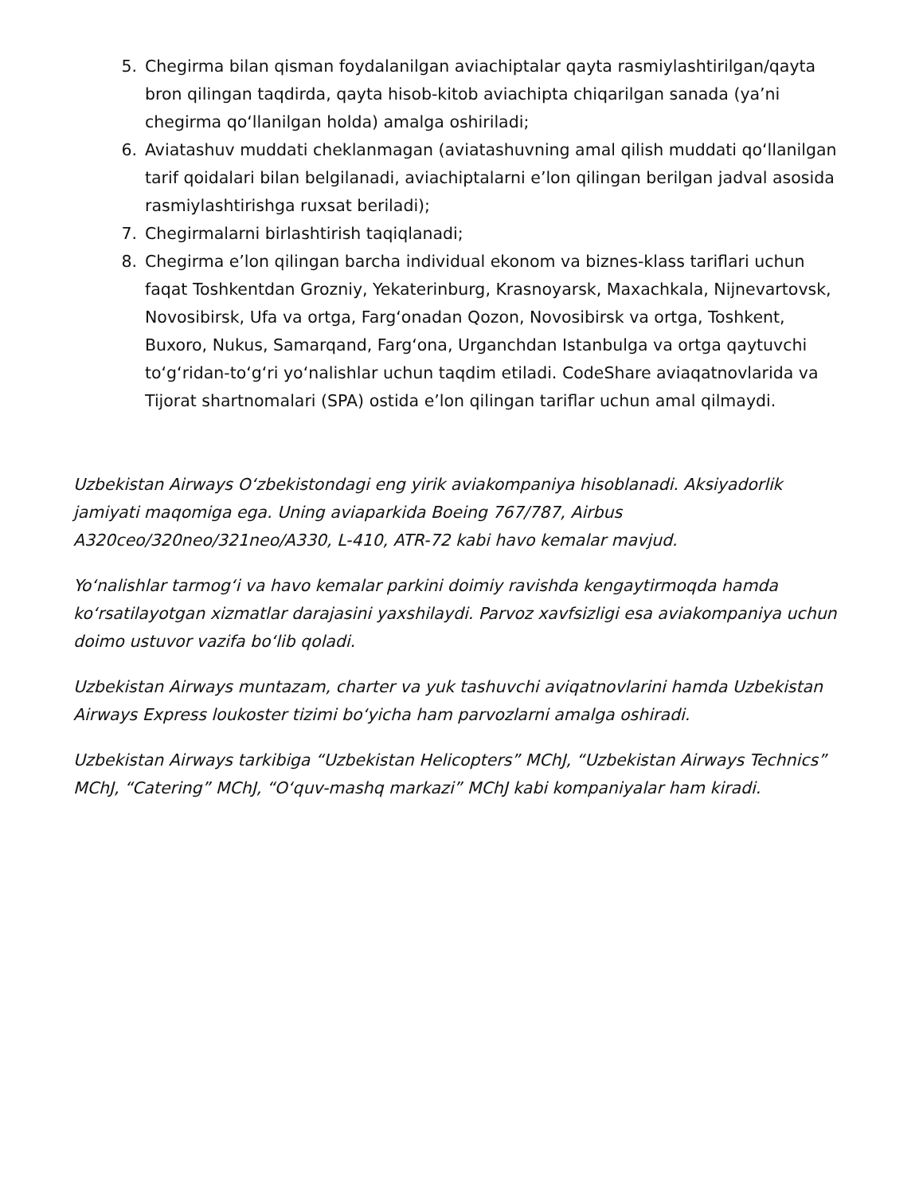5. Chegirma bilan qisman foydalanilgan aviachiptalar qayta rasmiylashtirilgan/qayta bron qilingan taqdirda, qayta hisob-kitob aviachipta chiqarilgan sanada (ya’ni chegirma qoʻllanilgan holda) amalga oshiriladi;
6. Aviatashuv muddati cheklanmagan (aviatashuvning amal qilish muddati qoʻllanilgan tarif qoidalari bilan belgilanadi, aviachiptalarni e’lon qilingan berilgan jadval asosida rasmiylashtirishga ruxsat beriladi);
7. Chegirmalarni birlashtirish taqiqlanadi;
8. Chegirma e’lon qilingan barcha individual ekonom va biznes-klass tariflari uchun faqat Toshkentdan Grozniy, Yekaterinburg, Krasnoyarsk, Maxachkala, Nijnevartovsk, Novosibirsk, Ufa va ortga, Fargʻonadan Qozon, Novosibirsk va ortga, Toshkent, Buxoro, Nukus, Samarqand, Fargʻona, Urganchdan Istanbulga va ortga qaytuvchi toʻgʻridan-toʻgʻri yoʻnalishlar uchun taqdim etiladi. CodeShare aviaqatnovlarida va Tijorat shartnomalari (SPA) ostida e’lon qilingan tariflar uchun amal qilmaydi.
Uzbekistan Airways Oʻzbekistondagi eng yirik aviakompaniya hisoblanadi. Aksiyadorlik jamiyati maqomiga ega. Uning aviaparkida Boeing 767/787, Airbus A320ceo/320neo/321neo/A330, L-410, ATR-72 kabi havo kemalar mavjud.
Yoʻnalishlar tarmogʻi va havo kemalar parkini doimiy ravishda kengaytirmoqda hamda koʻrsatilayotgan xizmatlar darajasini yaxshilaydi. Parvoz xavfsizligi esa aviakompaniya uchun doimo ustuvor vazifa boʻlib qoladi.
Uzbekistan Airways muntazam, charter va yuk tashuvchi aviqatnovlarini hamda Uzbekistan Airways Express loukoster tizimi boʻyicha ham parvozlarni amalga oshiradi.
Uzbekistan Airways tarkibiga “Uzbekistan Helicopters” MChJ, “Uzbekistan Airways Technics” MChJ, “Catering” MChJ, “Oʻquv-mashq markazi” MChJ kabi kompaniyalar ham kiradi.